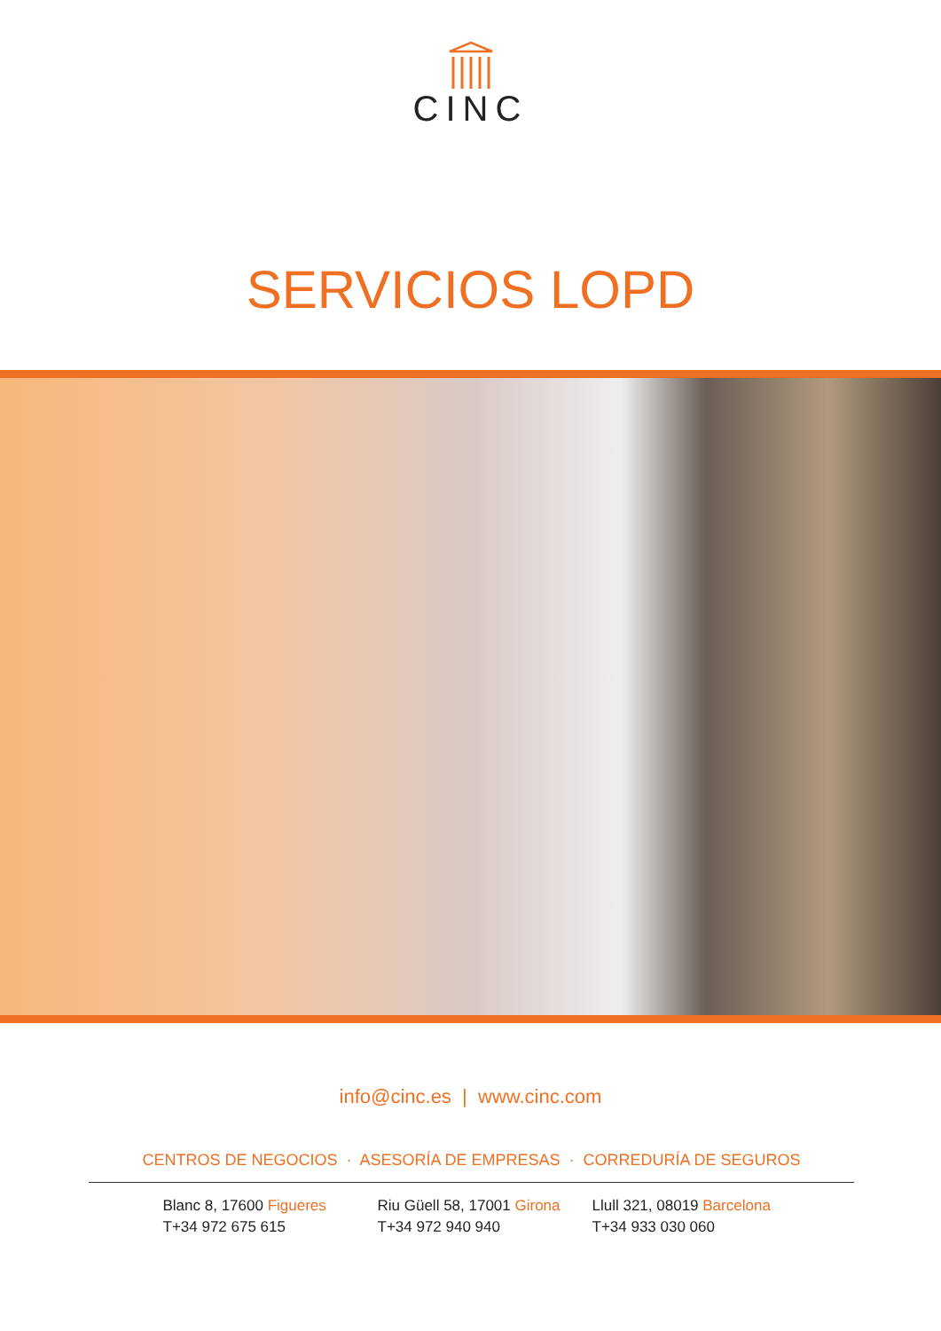CINC
SERVICIOS LOPD
info@cinc.es | www.cinc.com
CENTROS DE NEGOCIOS · ASESORÍA DE EMPRESAS · CORREDURÍA DE SEGUROS
Blanc 8, 17600 Figueres
T+34 972 675 615
Riu Güell 58, 17001 Girona
T+34 972 940 940
Llull 321, 08019 Barcelona
T+34 933 030 060